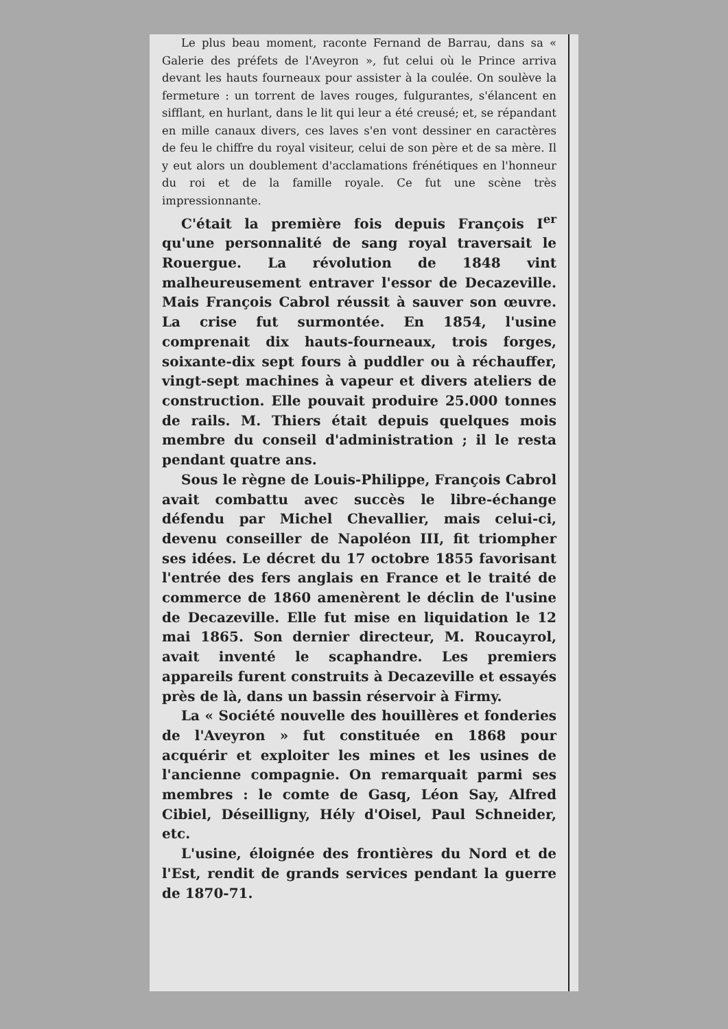Le plus beau moment, raconte Fernand de Barrau, dans sa « Galerie des préfets de l'Aveyron », fut celui où le Prince arriva devant les hauts fourneaux pour assister à la coulée. On soulève la fermeture : un torrent de laves rouges, fulgurantes, s'élancent en sifflant, en hurlant, dans le lit qui leur a été creusé; et, se répandant en mille canaux divers, ces laves s'en vont dessiner en caractères de feu le chiffre du royal visiteur, celui de son père et de sa mère. Il y eut alors un doublement d'acclamations frénétiques en l'honneur du roi et de la famille royale. Ce fut une scène très impressionnante.
C'était la première fois depuis François I<sup>er</sup> qu'une personnalité de sang royal traversait le Rouergue. La révolution de 1848 vint malheureusement entraver l'essor de Decazeville. Mais François Cabrol réussit à sauver son œuvre. La crise fut surmontée. En 1854, l'usine comprenait dix hauts-fourneaux, trois forges, soixante-dix sept fours à puddler ou à réchauffer, vingt-sept machines à vapeur et divers ateliers de construction. Elle pouvait produire 25.000 tonnes de rails. M. Thiers était depuis quelques mois membre du conseil d'administration ; il le resta pendant quatre ans.
Sous le règne de Louis-Philippe, François Cabrol avait combattu avec succès le libre-échange défendu par Michel Chevallier, mais celui-ci, devenu conseiller de Napoléon III, fit triompher ses idées. Le décret du 17 octobre 1855 favorisant l'entrée des fers anglais en France et le traité de commerce de 1860 amenèrent le déclin de l'usine de Decazeville. Elle fut mise en liquidation le 12 mai 1865. Son dernier directeur, M. Roucayrol, avait inventé le scaphandre. Les premiers appareils furent construits à Decazeville et essayés près de là, dans un bassin réservoir à Firmy.
La « Société nouvelle des houillères et fonderies de l'Aveyron » fut constituée en 1868 pour acquérir et exploiter les mines et les usines de l'ancienne compagnie. On remarquait parmi ses membres : le comte de Gasq, Léon Say, Alfred Cibiel, Déseilligny, Hély d'Oisel, Paul Schneider, etc.
L'usine, éloignée des frontières du Nord et de l'Est, rendit de grands services pendant la guerre de 1870-71.